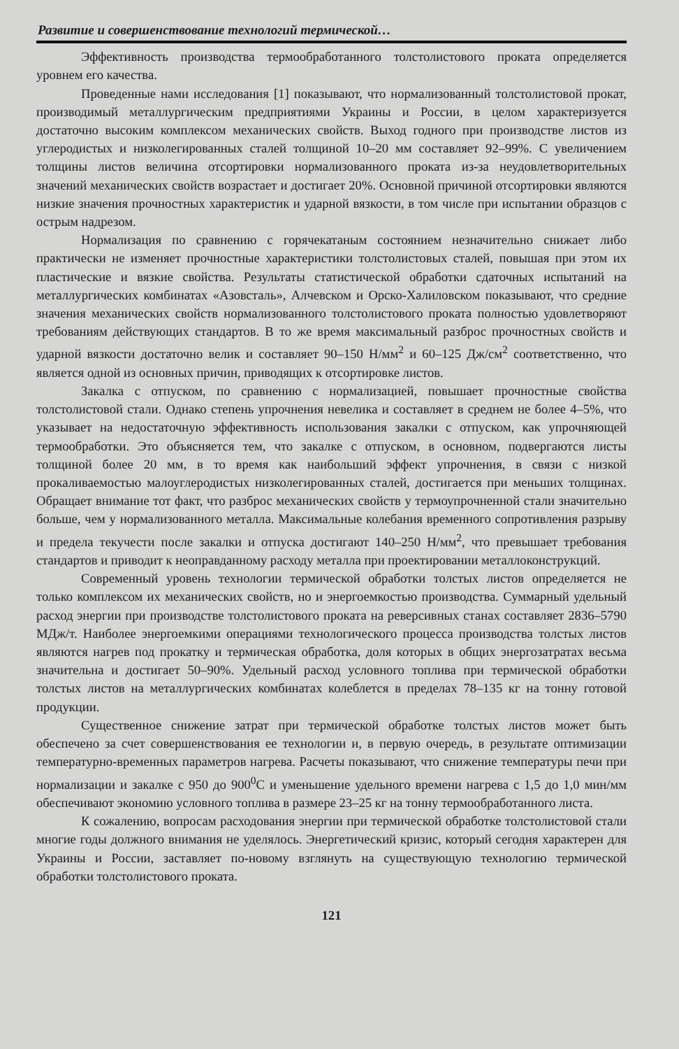Развитие и совершенствование технологий термической…
Эффективность производства термообработанного толстолистового проката определяется уровнем его качества.
Проведенные нами исследования [1] показывают, что нормализованный толстолистовой прокат, производимый металлургическим предприятиями Украины и России, в целом характеризуется достаточно высоким комплексом механических свойств. Выход годного при производстве листов из углеродистых и низколегированных сталей толщиной 10–20 мм составляет 92–99%. С увеличением толщины листов величина отсортировки нормализованного проката из-за неудовлетворительных значений механических свойств возрастает и достигает 20%. Основной причиной отсортировки являются низкие значения прочностных характеристик и ударной вязкости, в том числе при испытании образцов с острым надрезом.
Нормализация по сравнению с горячекатаным состоянием незначительно снижает либо практически не изменяет прочностные характеристики толстолистовых сталей, повышая при этом их пластические и вязкие свойства. Результаты статистической обработки сдаточных испытаний на металлургических комбинатах «Азовсталь», Алчевском и Орско-Халиловском показывают, что средние значения механических свойств нормализованного толстолистового проката полностью удовлетворяют требованиям действующих стандартов. В то же время максимальный разброс прочностных свойств и ударной вязкости достаточно велик и составляет 90–150 Н/мм<sup>2</sup> и 60–125 Дж/см<sup>2</sup> соответственно, что является одной из основных причин, приводящих к отсортировке листов.
Закалка с отпуском, по сравнению с нормализацией, повышает прочностные свойства толстолистовой стали. Однако степень упрочнения невелика и составляет в среднем не более 4–5%, что указывает на недостаточную эффективность использования закалки с отпуском, как упрочняющей термообработки. Это объясняется тем, что закалке с отпуском, в основном, подвергаются листы толщиной более 20 мм, в то время как наибольший эффект упрочнения, в связи с низкой прокаливаемостью малоуглеродистых низколегированных сталей, достигается при меньших толщинах. Обращает внимание тот факт, что разброс механических свойств у термоупрочненной стали значительно больше, чем у нормализованного металла. Максимальные колебания временного сопротивления разрыву и предела текучести после закалки и отпуска достигают 140–250 Н/мм<sup>2</sup>, что превышает требования стандартов и приводит к неоправданному расходу металла при проектировании металлоконструкций.
Современный уровень технологии термической обработки толстых листов определяется не только комплексом их механических свойств, но и энергоемкостью производства. Суммарный удельный расход энергии при производстве толстолистового проката на реверсивных станах составляет 2836–5790 МДж/т. Наиболее энергоемкими операциями технологического процесса производства толстых листов являются нагрев под прокатку и термическая обработка, доля которых в общих энергозатратах весьма значительна и достигает 50–90%. Удельный расход условного топлива при термической обработки толстых листов на металлургических комбинатах колеблется в пределах 78–135 кг на тонну готовой продукции.
Существенное снижение затрат при термической обработке толстых листов может быть обеспечено за счет совершенствования ее технологии и, в первую очередь, в результате оптимизации температурно-временных параметров нагрева. Расчеты показывают, что снижение температуры печи при нормализации и закалке с 950 до 900<sup>0</sup>С и уменьшение удельного времени нагрева с 1,5 до 1,0 мин/мм обеспечивают экономию условного топлива в размере 23–25 кг на тонну термообработанного листа.
К сожалению, вопросам расходования энергии при термической обработке толстолистовой стали многие годы должного внимания не уделялось. Энергетический кризис, который сегодня характерен для Украины и России, заставляет по-новому взглянуть на существующую технологию термической обработки толстолистового проката.
121